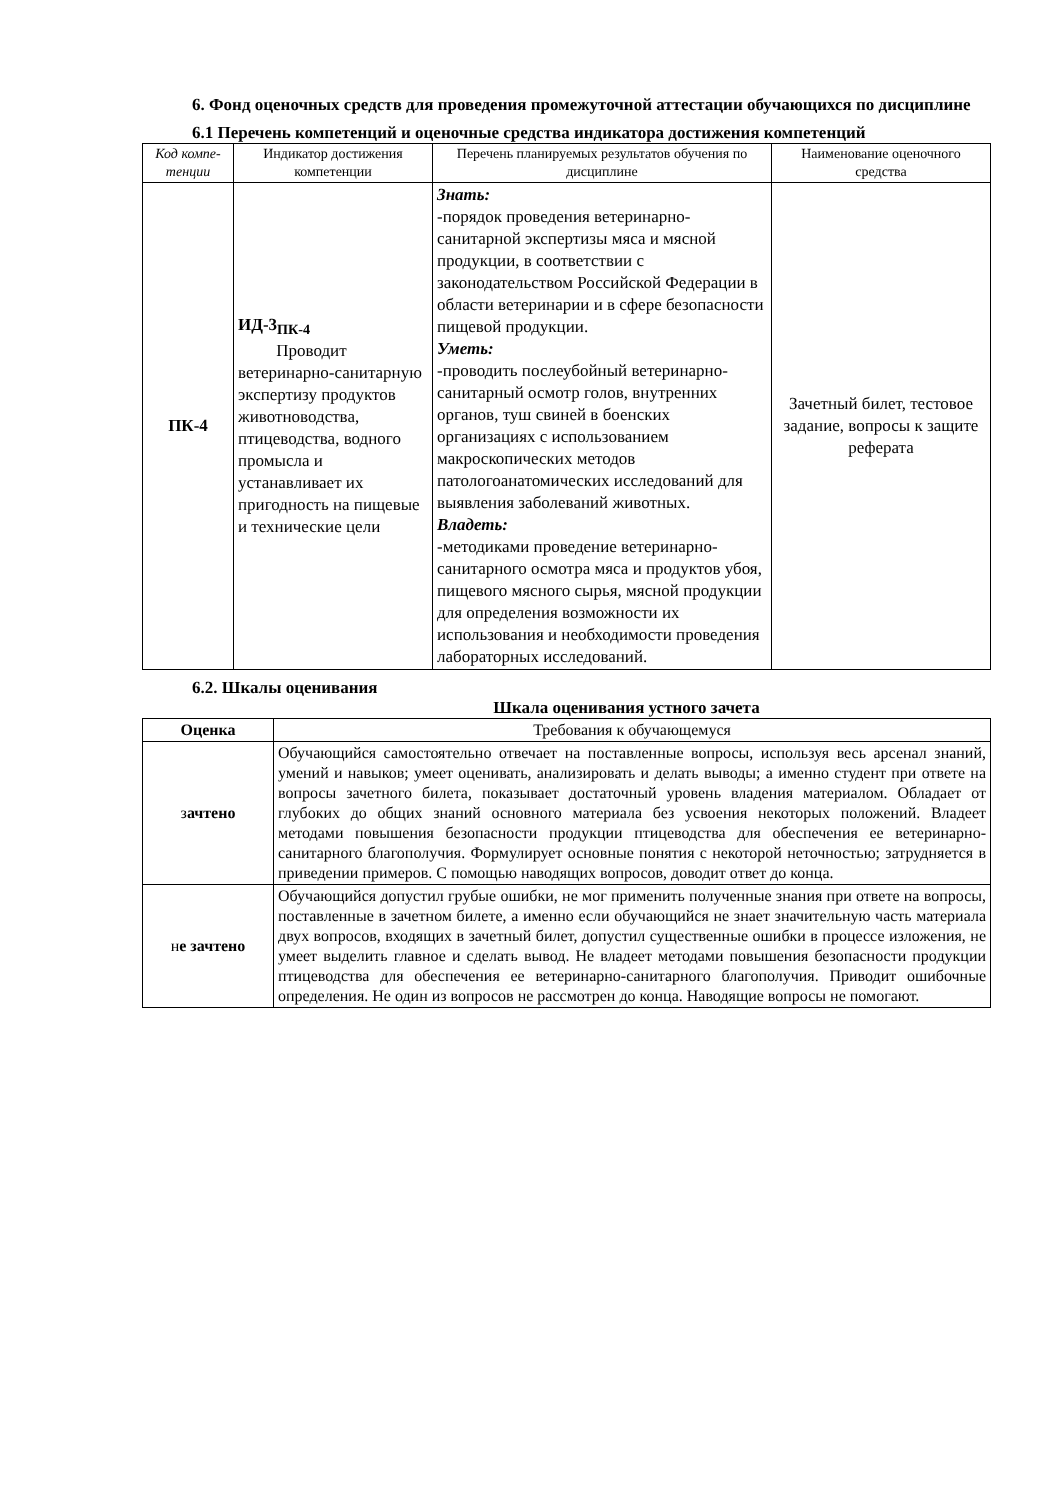6. Фонд оценочных средств для проведения промежуточной аттестации обучающихся по дисциплине
6.1 Перечень компетенций и оценочные средства индикатора достижения компетенций
| Код компе-тенции | Индикатор достижения компетенции | Перечень планируемых результатов обучения по дисциплине | Наименование оценочного средства |
| --- | --- | --- | --- |
| ПК-4 | ИД-3<sub>ПК-4</sub> Проводит ветеринарно-санитарную экспертизу продуктов животноводства, птицеводства, водного промысла и устанавливает их пригодность на пищевые и технические цели | Знать: -порядок проведения ветеринарно-санитарной экспертизы мяса и мясной продукции, в соответствии с законодательством Российской Федерации в области ветеринарии и в сфере безопасности пищевой продукции. Уметь: -проводить послеубойный ветеринарно-санитарный осмотр голов, внутренних органов, туш свиней в боенских организациях с использованием макроскопических методов патологоанатомических исследований для выявления заболеваний животных. Владеть: -методиками проведение ветеринарно-санитарного осмотра мяса и продуктов убоя, пищевого мясного сырья, мясной продукции для определения возможности их использования и необходимости проведения лабораторных исследований. | Зачетный билет, тестовое задание, вопросы к защите реферата |
6.2. Шкалы оценивания
Шкала оценивания устного зачета
| Оценка | Требования к обучающемуся |
| --- | --- |
| з ачтено | Обучающийся самостоятельно отвечает на поставленные вопросы, используя весь арсенал знаний, умений и навыков; умеет оценивать, анализировать и делать выводы; а именно студент при ответе на вопросы зачетного билета, показывает достаточный уровень владения материалом. Обладает от глубоких до общих знаний основного материала без усвоения некоторых положений. Владеет методами повышения безопасности продукции птицеводства для обеспечения ее ветеринарно-санитарного благополучия. Формулирует основные понятия с некоторой неточностью; затрудняется в приведении примеров. С помощью наводящих вопросов, доводит ответ до конца. |
| н е зачтено | Обучающийся допустил грубые ошибки, не мог применить полученные знания при ответе на вопросы, поставленные в зачетном билете, а именно если обучающийся не знает значительную часть материала двух вопросов, входящих в зачетный билет, допустил существенные ошибки в процессе изложения, не умеет выделить главное и сделать вывод. Не владеет методами повышения безопасности продукции птицеводства для обеспечения ее ветеринарно-санитарного благополучия. Приводит ошибочные определения. Не один из вопросов не рассмотрен до конца. Наводящие вопросы не помогают. |